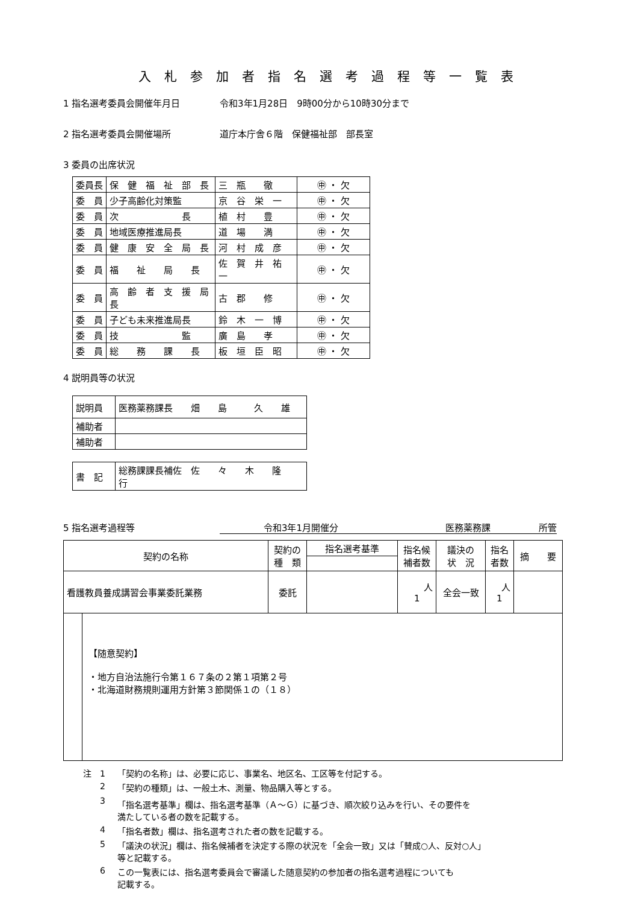入札参加者指名選考過程等一覧表
1 指名選考委員会開催年月日 令和3年1月28日　9時00分から10時30分まで
2 指名選考委員会開催場所 道庁本庁舎６階　保健福祉部　部長室
3 委員の出席状況
| 委員長 | 保 健 福 祉 部 長 | 三 瓶 徹 | ㊥ ・ 欠 |
| 委 員 | 少子高齢化対策監 | 京 谷 栄 一 | ㊥ ・ 欠 |
| 委 員 | 次 長 | 植 村 豊 | ㊥ ・ 欠 |
| 委 員 | 地域医療推進局長 | 道 場 満 | ㊥ ・ 欠 |
| 委 員 | 健 康 安 全 局 長 | 河 村 成 彦 | ㊥ ・ 欠 |
| 委 員 | 福 祉 局 長 | 佐 賀 井 祐 一 | ㊥ ・ 欠 |
| 委 員 | 高 齢 者 支 援 局 長 | 古 郡 修 | ㊥ ・ 欠 |
| 委 員 | 子ども未来推進局長 | 鈴 木 一 博 | ㊥ ・ 欠 |
| 委 員 | 技 監 | 廣 島 孝 | ㊥ ・ 欠 |
| 委 員 | 総 務 課 長 | 板 垣 臣 昭 | ㊥ ・ 欠 |
4 説明員等の状況
| 説明員 | 医務薬務課長 畑 島 久 雄 |
| 補助者 | |
| 補助者 | |
| 書 記 | 総務課課長補佐 佐 々 木 隆 行 |
5 指名選考過程等 令和3年1月開催分 医務薬務課 所管
| 契約の名称 | | 契約の 種 類 | 指名選考基準 | 指名候 補者数 | 議決の 状 況 | 指名 者数 | 摘 要 |
| --- | --- | --- | --- | --- | --- | --- | --- |
| 看護教員養成講習会事業委託業務 | | 委託 | | 人 1 | 全会一致 | 人 1 | |
| | 【随意契約】 ・地方自治法施行令第１６７条の２第１項第２号 ・北海道財務規則運用方針第３節関係１の（１８） | | | | | | |
注　1 「契約の名称」は、必要に応じ、事業名、地区名、工区等を付記する。
2 「契約の種類」は、一般土木、測量、物品購入等とする。
3 「指名選考基準」欄は、指名選考基準（Ａ～Ｇ）に基づき、順次絞り込みを行い、その要件を
満たしている者の数を記載する。
4 「指名者数」欄は、指名選考された者の数を記載する。
5 「議決の状況」欄は、指名候補者を決定する際の状況を「全会一致」又は「賛成○人、反対○人」
等と記載する。
6 この一覧表には、指名選考委員会で審議した随意契約の参加者の指名選考過程についても
記載する。